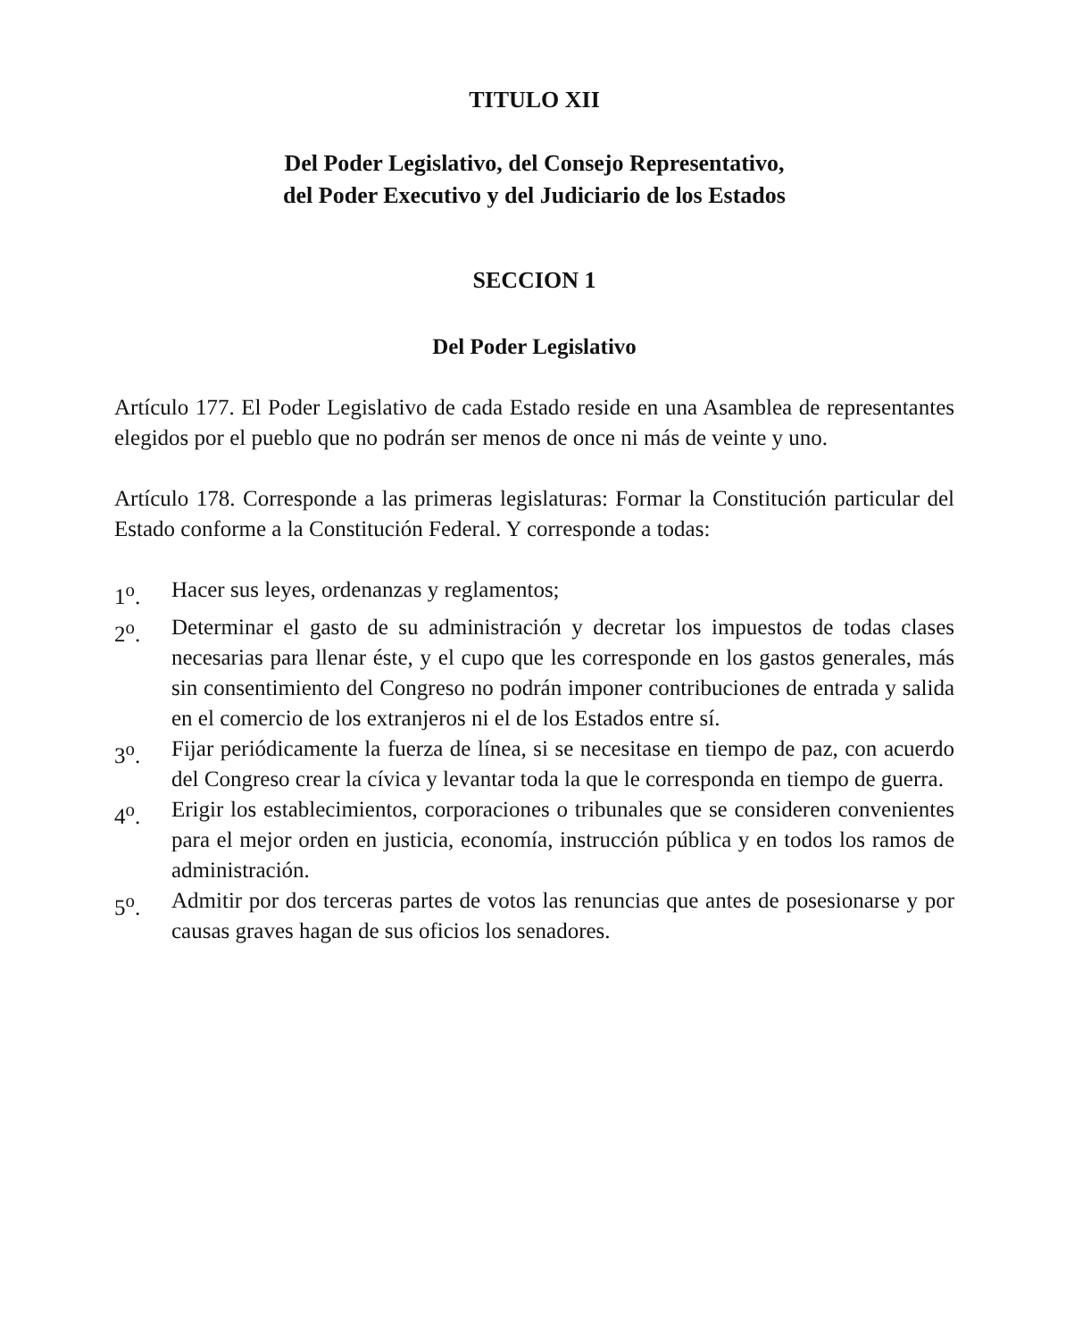TITULO XII
Del Poder Legislativo, del Consejo Representativo,
del Poder Executivo y del Judiciario de los Estados
SECCION 1
Del Poder Legislativo
Artículo 177. El Poder Legislativo de cada Estado reside en una Asamblea de representantes elegidos por el pueblo que no podrán ser menos de once ni más de veinte y uno.
Artículo 178. Corresponde a las primeras legislaturas: Formar la Constitución particular del Estado conforme a la Constitución Federal. Y corresponde a todas:
1<sup>o</sup>. Hacer sus leyes, ordenanzas y reglamentos;
2<sup>o</sup>. Determinar el gasto de su administración y decretar los impuestos de todas clases necesarias para llenar éste, y el cupo que les corresponde en los gastos generales, más sin consentimiento del Congreso no podrán imponer contribuciones de entrada y salida en el comercio de los extranjeros ni el de los Estados entre sí.
3<sup>o</sup>. Fijar periódicamente la fuerza de línea, si se necesitase en tiempo de paz, con acuerdo del Congreso crear la cívica y levantar toda la que le corresponda en tiempo de guerra.
4<sup>o</sup>. Erigir los establecimientos, corporaciones o tribunales que se consideren convenientes para el mejor orden en justicia, economía, instrucción pública y en todos los ramos de administración.
5<sup>o</sup>. Admitir por dos terceras partes de votos las renuncias que antes de posesionarse y por causas graves hagan de sus oficios los senadores.